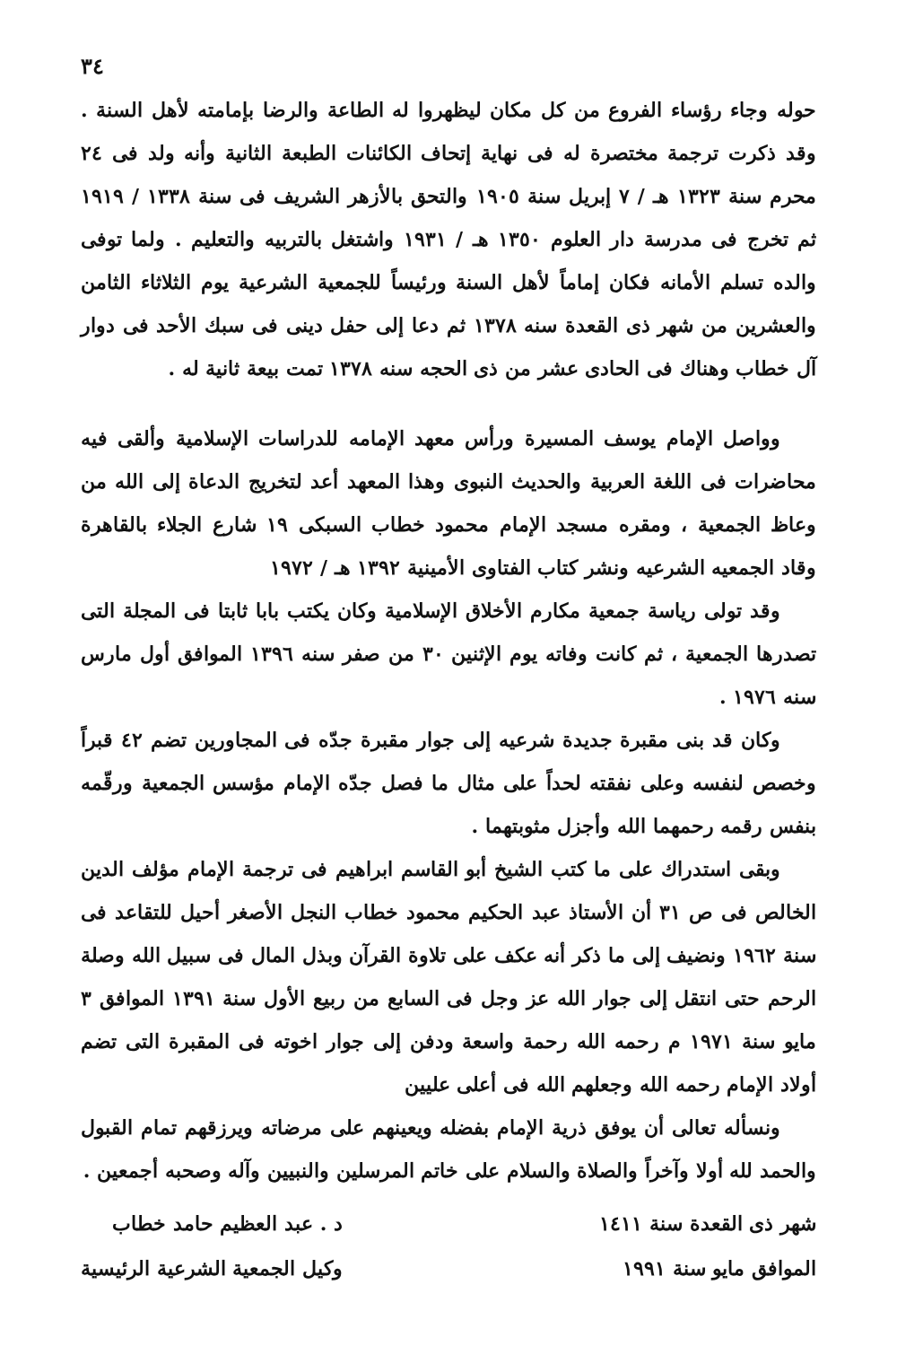٣٤
حوله وجاء رؤساء الفروع من كل مكان ليظهروا له الطاعة والرضا بإمامته لأهل السنة . وقد ذكرت ترجمة مختصرة له فى نهاية إتحاف الكائنات الطبعة الثانية وأنه ولد فى ٢٤ محرم سنة ١٣٢٣ هـ / ٧ إبريل سنة ١٩٠٥ والتحق بالأزهر الشريف فى سنة ١٣٣٨ / ١٩١٩ ثم تخرج فى مدرسة دار العلوم ١٣٥٠ هـ / ١٩٣١ واشتغل بالتربيه والتعليم . ولما توفى والده تسلم الأمانه فكان إماماً لأهل السنة ورئيساً للجمعية الشرعية يوم الثلاثاء الثامن والعشرين من شهر ذى القعدة سنه ١٣٧٨ ثم دعا إلى حفل دينى فى سبك الأحد فى دوار آل خطاب وهناك فى الحادى عشر من ذى الحجه سنه ١٣٧٨ تمت بيعة ثانية له .
وواصل الإمام يوسف المسيرة ورأس معهد الإمامه للدراسات الإسلامية وألقى فيه محاضرات فى اللغة العربية والحديث النبوى وهذا المعهد أعد لتخريج الدعاة إلى الله من وعاظ الجمعية ، ومقره مسجد الإمام محمود خطاب السبكى ١٩ شارع الجلاء بالقاهرة وقاد الجمعيه الشرعيه ونشر كتاب الفتاوى الأمينية ١٣٩٢ هـ / ١٩٧٢
وقد تولى رياسة جمعية مكارم الأخلاق الإسلامية وكان يكتب بابا ثابتا فى المجلة التى تصدرها الجمعية ، ثم كانت وفاته يوم الإثنين ٣٠ من صفر سنه ١٣٩٦ الموافق أول مارس سنه ١٩٧٦ .
وكان قد بنى مقبرة جديدة شرعيه إلى جوار مقبرة جدّه فى المجاورين تضم ٤٢ قبراً وخصص لنفسه وعلى نفقته لحداً على مثال ما فصل جدّه الإمام مؤسس الجمعية ورقّمه بنفس رقمه رحمهما الله وأجزل مثوبتهما .
وبقى استدراك على ما كتب الشيخ أبو القاسم ابراهيم فى ترجمة الإمام مؤلف الدين الخالص فى ص ٣١ أن الأستاذ عبد الحكيم محمود خطاب النجل الأصغر أحيل للتقاعد فى سنة ١٩٦٢ ونضيف إلى ما ذكر أنه عكف على تلاوة القرآن وبذل المال فى سبيل الله وصلة الرحم حتى انتقل إلى جوار الله عز وجل فى السابع من ربيع الأول سنة ١٣٩١ الموافق ٣ مايو سنة ١٩٧١ م رحمه الله رحمة واسعة ودفن إلى جوار اخوته فى المقبرة التى تضم أولاد الإمام رحمه الله وجعلهم الله فى أعلى عليين
ونسأله تعالى أن يوفق ذرية الإمام بفضله ويعينهم على مرضاته ويرزقهم تمام القبول والحمد لله أولا وآخراً والصلاة والسلام على خاتم المرسلين والنبيين وآله وصحبه أجمعين .
شهر ذى القعدة سنة ١٤١١
الموافق مايو سنة ١٩٩١
د . عبد العظيم حامد خطاب
وكيل الجمعية الشرعية الرئيسية